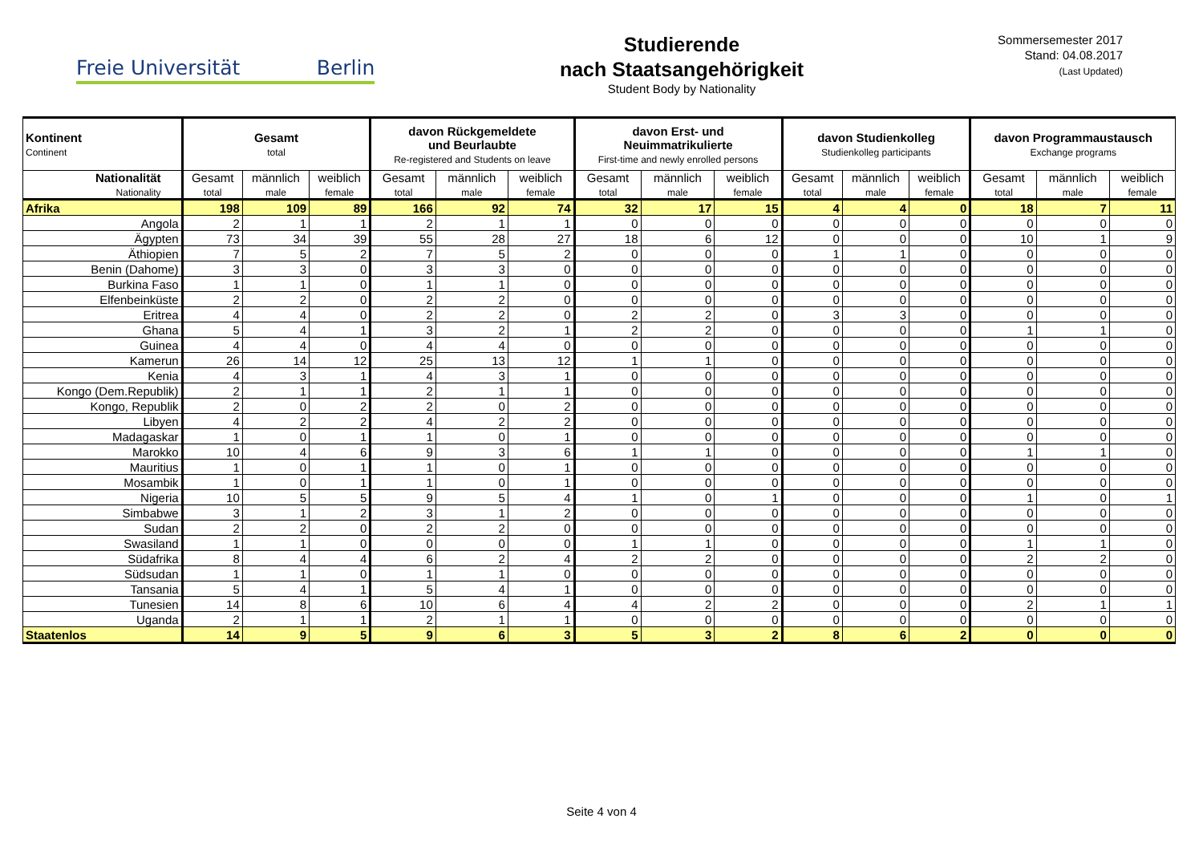Freie Universität Berlin
Studierende
nach Staatsangehörigkeit
Student Body by Nationality
Sommersemester 2017
Stand: 04.08.2017
(Last Updated)
| Kontinent Continent | Gesamt total | | | davon Rückgemeldete und Beurlaubte Re-registered and Students on leave | | | davon Erst- und Neuimmatrikulierte First-time and newly enrolled persons | | | davon Studienkolleg Studienkolleg participants | | | davon Programmaustausch Exchange programs | | |
| --- | --- | --- | --- | --- | --- | --- | --- | --- | --- | --- | --- | --- | --- | --- | --- |
| Nationalität Nationality | Gesamt total | männlich male | weiblich female | Gesamt total | männlich male | weiblich female | Gesamt total | männlich male | weiblich female | Gesamt total | männlich male | weiblich female | Gesamt total | männlich male | weiblich female |
| Afrika | 198 | 109 | 89 | 166 | 92 | 74 | 32 | 17 | 15 | 4 | 4 | 0 | 18 | 7 | 11 |
| Angola | 2 | 1 | 1 | 2 | 1 | 1 | 0 | 0 | 0 | 0 | 0 | 0 | 0 | 0 | 0 |
| Ägypten | 73 | 34 | 39 | 55 | 28 | 27 | 18 | 6 | 12 | 0 | 0 | 0 | 10 | 1 | 9 |
| Äthiopien | 7 | 5 | 2 | 7 | 5 | 2 | 0 | 0 | 0 | 1 | 1 | 0 | 0 | 0 | 0 |
| Benin (Dahome) | 3 | 3 | 0 | 3 | 3 | 0 | 0 | 0 | 0 | 0 | 0 | 0 | 0 | 0 | 0 |
| Burkina Faso | 1 | 1 | 0 | 1 | 1 | 0 | 0 | 0 | 0 | 0 | 0 | 0 | 0 | 0 | 0 |
| Elfenbeinküste | 2 | 2 | 0 | 2 | 2 | 0 | 0 | 0 | 0 | 0 | 0 | 0 | 0 | 0 | 0 |
| Eritrea | 4 | 4 | 0 | 2 | 2 | 0 | 2 | 2 | 0 | 3 | 3 | 0 | 0 | 0 | 0 |
| Ghana | 5 | 4 | 1 | 3 | 2 | 1 | 2 | 2 | 0 | 0 | 0 | 0 | 1 | 1 | 0 |
| Guinea | 4 | 4 | 0 | 4 | 4 | 0 | 0 | 0 | 0 | 0 | 0 | 0 | 0 | 0 | 0 |
| Kamerun | 26 | 14 | 12 | 25 | 13 | 12 | 1 | 1 | 0 | 0 | 0 | 0 | 0 | 0 | 0 |
| Kenia | 4 | 3 | 1 | 4 | 3 | 1 | 0 | 0 | 0 | 0 | 0 | 0 | 0 | 0 | 0 |
| Kongo (Dem.Republik) | 2 | 1 | 1 | 2 | 1 | 1 | 0 | 0 | 0 | 0 | 0 | 0 | 0 | 0 | 0 |
| Kongo, Republik | 2 | 0 | 2 | 2 | 0 | 2 | 0 | 0 | 0 | 0 | 0 | 0 | 0 | 0 | 0 |
| Libyen | 4 | 2 | 2 | 4 | 2 | 2 | 0 | 0 | 0 | 0 | 0 | 0 | 0 | 0 | 0 |
| Madagaskar | 1 | 0 | 1 | 1 | 0 | 1 | 0 | 0 | 0 | 0 | 0 | 0 | 0 | 0 | 0 |
| Marokko | 10 | 4 | 6 | 9 | 3 | 6 | 1 | 1 | 0 | 0 | 0 | 0 | 1 | 1 | 0 |
| Mauritius | 1 | 0 | 1 | 1 | 0 | 1 | 0 | 0 | 0 | 0 | 0 | 0 | 0 | 0 | 0 |
| Mosambik | 1 | 0 | 1 | 1 | 0 | 1 | 0 | 0 | 0 | 0 | 0 | 0 | 0 | 0 | 0 |
| Nigeria | 10 | 5 | 5 | 9 | 5 | 4 | 1 | 0 | 1 | 0 | 0 | 0 | 1 | 0 | 1 |
| Simbabwe | 3 | 1 | 2 | 3 | 1 | 2 | 0 | 0 | 0 | 0 | 0 | 0 | 0 | 0 | 0 |
| Sudan | 2 | 2 | 0 | 2 | 2 | 0 | 0 | 0 | 0 | 0 | 0 | 0 | 0 | 0 | 0 |
| Swasiland | 1 | 1 | 0 | 0 | 0 | 0 | 1 | 1 | 0 | 0 | 0 | 0 | 1 | 1 | 0 |
| Südafrika | 8 | 4 | 4 | 6 | 2 | 4 | 2 | 2 | 0 | 0 | 0 | 0 | 2 | 2 | 0 |
| Südsudan | 1 | 1 | 0 | 1 | 1 | 0 | 0 | 0 | 0 | 0 | 0 | 0 | 0 | 0 | 0 |
| Tansania | 5 | 4 | 1 | 5 | 4 | 1 | 0 | 0 | 0 | 0 | 0 | 0 | 0 | 0 | 0 |
| Tunesien | 14 | 8 | 6 | 10 | 6 | 4 | 4 | 2 | 2 | 0 | 0 | 0 | 2 | 1 | 1 |
| Uganda | 2 | 1 | 1 | 2 | 1 | 1 | 0 | 0 | 0 | 0 | 0 | 0 | 0 | 0 | 0 |
| Staatenlos | 14 | 9 | 5 | 9 | 6 | 3 | 5 | 3 | 2 | 8 | 6 | 2 | 0 | 0 | 0 |
Seite 4 von 4